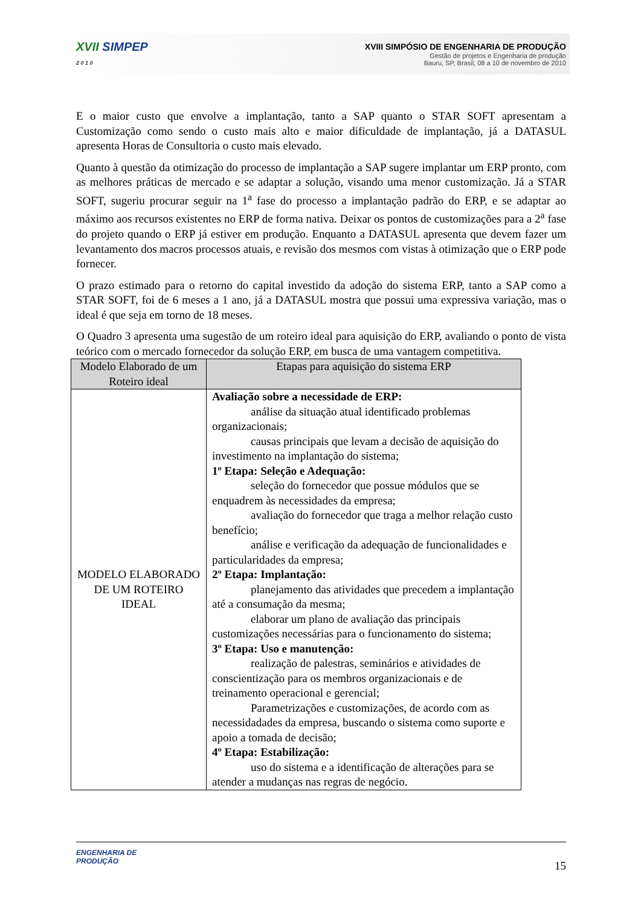XVII SIMPEP
2 0 1 0
XVIII SIMPÓSIO DE ENGENHARIA DE PRODUÇÃO
Gestão de projetos e Engenharia de produção
Bauru, SP, Brasil, 08 a 10 de novembro de 2010
E o maior custo que envolve a implantação, tanto a SAP quanto o STAR SOFT apresentam a Customização como sendo o custo mais alto e maior dificuldade de implantação, já a DATASUL apresenta Horas de Consultoria o custo mais elevado.
Quanto à questão da otimização do processo de implantação a SAP sugere implantar um ERP pronto, com as melhores práticas de mercado e se adaptar a solução, visando uma menor customização. Já a STAR SOFT, sugeriu procurar seguir na 1<sup>a</sup> fase do processo a implantação padrão do ERP, e se adaptar ao máximo aos recursos existentes no ERP de forma nativa. Deixar os pontos de customizações para a 2<sup>a</sup> fase do projeto quando o ERP já estiver em produção. Enquanto a DATASUL apresenta que devem fazer um levantamento dos macros processos atuais, e revisão dos mesmos com vistas à otimização que o ERP pode fornecer.
O prazo estimado para o retorno do capital investido da adoção do sistema ERP, tanto a SAP como a STAR SOFT, foi de 6 meses a 1 ano, já a DATASUL mostra que possui uma expressiva variação, mas o ideal é que seja em torno de 18 meses.
O Quadro 3 apresenta uma sugestão de um roteiro ideal para aquisição do ERP, avaliando o ponto de vista teórico com o mercado fornecedor da solução ERP, em busca de uma vantagem competitiva.
| Modelo Elaborado de um Roteiro ideal | Etapas para aquisição do sistema ERP |
| --- | --- |
| MODELO ELABORADO DE UM ROTEIRO IDEAL | Avaliação sobre a necessidade de ERP: análise da situação atual identificado problemas organizacionais; causas principais que levam a decisão de aquisição do investimento na implantação do sistema; 1º Etapa: Seleção e Adequação: seleção do fornecedor que possue módulos que se enquadrem às necessidades da empresa; avaliação do fornecedor que traga a melhor relação custo benefício; análise e verificação da adequação de funcionalidades e particularidades da empresa; 2º Etapa: Implantação: planejamento das atividades que precedem a implantação até a consumação da mesma; elaborar um plano de avaliação das principais customizações necessárias para o funcionamento do sistema; 3º Etapa: Uso e manutenção: realização de palestras, seminários e atividades de conscientização para os membros organizacionais e de treinamento operacional e gerencial; Parametrizações e customizações, de acordo com as necessidadades da empresa, buscando o sistema como suporte e apoio a tomada de decisão; 4º Etapa: Estabilização: uso do sistema e a identificação de alterações para se atender a mudanças nas regras de negócio. |
ENGENHARIA DE
PRODUÇÃO
15